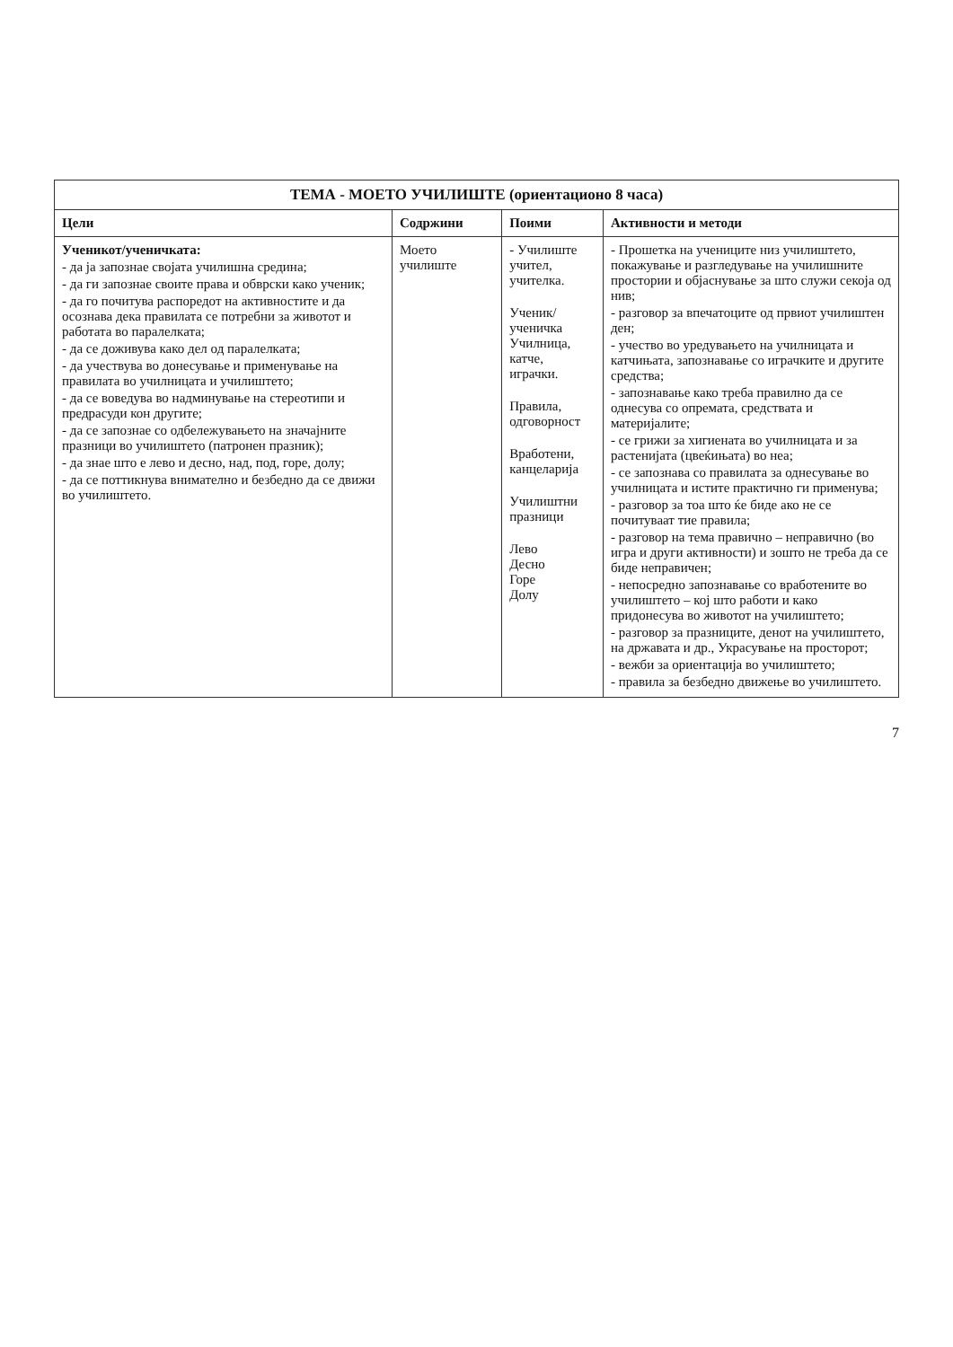| ТЕМА - МОЕТО УЧИЛИШТЕ (ориентационо 8 часа) | | | |
| --- | --- | --- | --- |
| Цели | Содржини | Поими | Активности и методи |
| Ученикот/ученичката: - да ја запознае својата училишна средина; - да ги запознае своите права и обврски како ученик; - да го почитува распоредот на активностите и да осознава дека правилата се потребни за животот и работата во паралелката; - да се доживува како дел од паралелката; - да учествува во донесување и применување на правилата во училницата и училиштето; - да се воведува во надминување на стереотипи и предрасуди кон другите; - да се запознае со одбележувањето на значајните празници во училиштето (патронен празник); - да знае што е лево и десно, над, под, горе, долу; - да се поттикнува внимателно и безбедно да се движи во училиштето. | Моето училиште | - Училиште учител, учителка. Ученик/ ученичка Училница, катче, играчки. Правила, одговорност Вработени, канцеларија Училиштни празници Лево Десно Горе Долу | - Прошетка на учениците низ училиштето, покажување и разгледување на училишните простории и објаснување за што служи секоја од нив; - разговор за впечатоците од првиот училиштен ден; - учество во уредувањето на училницата и катчињата, запознавање со играчките и другите средства; - запознавање како треба правилно да се однесува со опремата, средствата и материјалите; - се грижи за хигиената во училницата и за растенијата (цвеќињата) во неа; - се запознава со правилата за однесување во училницата и истите практично ги применува; - разговор за тоа што ќе биде ако не се почитуваат тие правила; - разговор на тема правично – неправично (во игра и други активности) и зошто не треба да се биде неправичен; - непосредно запознавање со вработените во училиштето – кој што работи и како придонесува во животот на училиштето; - разговор за празниците, денот на училиштето, на државата и др., Украсување на просторот; - вежби за ориентација во училиштето; - правила за безбедно движење во училиштето. |
7